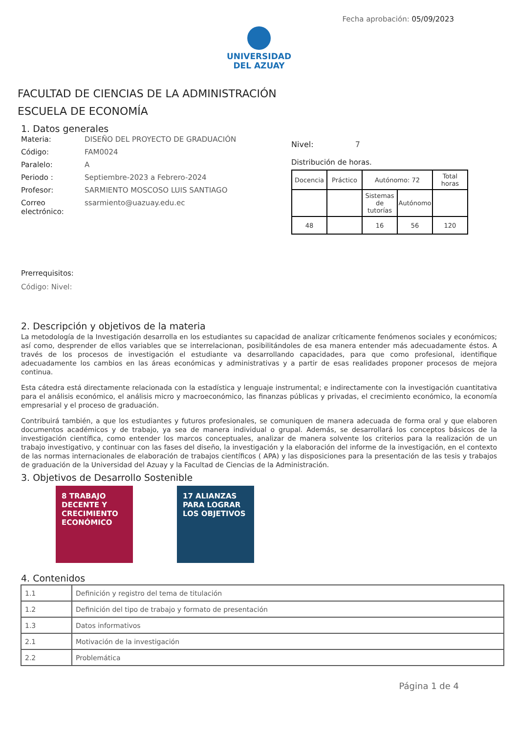Fecha aprobación: 05/09/2023
UNIVERSIDAD
DEL AZUAY
FACULTAD DE CIENCIAS DE LA ADMINISTRACIÓN
ESCUELA DE ECONOMÍA
1. Datos generales
Materia: DISEÑO DEL PROYECTO DE GRADUACIÓN
Código: FAM0024
Paralelo: A
Periodo : Septiembre-2023 a Febrero-2024
Profesor: SARMIENTO MOSCOSO LUIS SANTIAGO
Correo electrónico: ssarmiento@uazuay.edu.ec
Nivel: 7
Distribución de horas.
| Docencia | Práctico | Autónomo: 72 | | Total horas |
| | | Sistemas de tutorías | Autónomo | |
| 48 | | 16 | 56 | 120 |
Prerrequisitos:
Código: Nivel:
2. Descripción y objetivos de la materia
La metodología de la Investigación desarrolla en los estudiantes su capacidad de analizar críticamente fenómenos sociales y económicos; así como, desprender de ellos variables que se interrelacionan, posibilitándoles de esa manera entender más adecuadamente éstos. A través de los procesos de investigación el estudiante va desarrollando capacidades, para que como profesional, identifique adecuadamente los cambios en las áreas económicas y administrativas y a partir de esas realidades proponer procesos de mejora continua.
Esta cátedra está directamente relacionada con la estadística y lenguaje instrumental; e indirectamente con la investigación cuantitativa para el análisis económico, el análisis micro y macroeconómico, las finanzas públicas y privadas, el crecimiento económico, la economía empresarial y el proceso de graduación.
Contribuirá también, a que los estudiantes y futuros profesionales, se comuniquen de manera adecuada de forma oral y que elaboren documentos académicos y de trabajo, ya sea de manera individual o grupal. Además, se desarrollará los conceptos básicos de la investigación científica, como entender los marcos conceptuales, analizar de manera solvente los criterios para la realización de un trabajo investigativo, y continuar con las fases del diseño, la investigación y la elaboración del informe de la investigación, en el contexto de las normas internacionales de elaboración de trabajos científicos ( APA) y las disposiciones para la presentación de las tesis y trabajos de graduación de la Universidad del Azuay y la Facultad de Ciencias de la Administración.
3. Objetivos de Desarrollo Sostenible
8 TRABAJO DECENTE Y CRECIMIENTO ECONÓMICO
17 ALIANZAS PARA LOGRAR LOS OBJETIVOS
4. Contenidos
| 1.1 | Definición y registro del tema de titulación |
| 1.2 | Definición del tipo de trabajo y formato de presentación |
| 1.3 | Datos informativos |
| 2.1 | Motivación de la investigación |
| 2.2 | Problemática |
Página 1 de 4